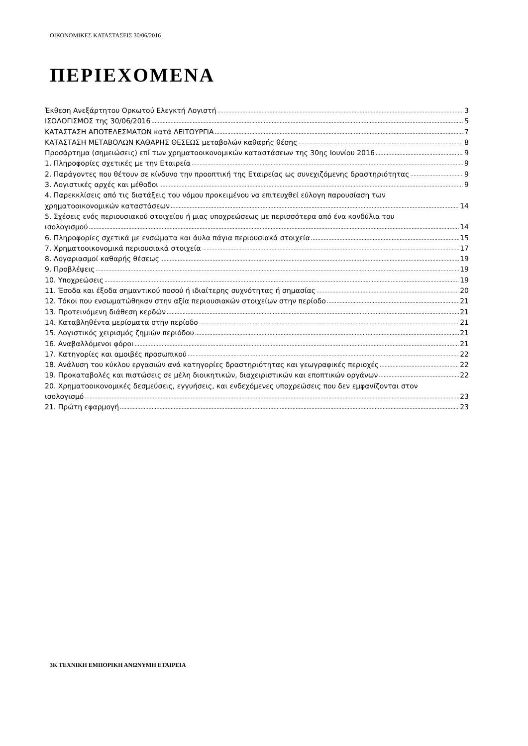ΟΙΚΟΝΟΜΙΚΕΣ ΚΑΤΑΣΤΑΣΕΙΣ 30/06/2016
ΠΕΡΙΕΧΟΜΕΝΑ
Έκθεση Ανεξάρτητου Ορκωτού Ελεγκτή Λογιστή 3
ΙΣΟΛΟΓΙΣΜΟΣ της 30/06/2016 5
ΚΑΤΑΣΤΑΣΗ ΑΠΟΤΕΛΕΣΜΑΤΩΝ κατά ΛΕΙΤΟΥΡΓΙΑ 7
ΚΑΤΑΣΤΑΣΗ ΜΕΤΑΒΟΛΩΝ ΚΑΘΑΡΗΣ ΘΕΣΕΩΣ μεταβολών καθαρής θέσης 8
Προσάρτημα (σημειώσεις) επί των χρηματοοικονομικών καταστάσεων της 30ης Ιουνίου 2016 9
1. Πληροφορίες σχετικές με την Εταιρεία 9
2. Παράγοντες που θέτουν σε κίνδυνο την προοπτική της Εταιρείας ως συνεχιζόμενης δραστηριότητας 9
3. Λογιστικές αρχές και μέθοδοι 9
4. Παρεκκλίσεις από τις διατάξεις του νόμου προκειμένου να επιτευχθεί εύλογη παρουσίαση των
χρηματοοικονομικών καταστάσεων 14
5. Σχέσεις ενός περιουσιακού στοιχείου ή μιας υποχρεώσεως με περισσότερα από ένα κονδύλια του
ισολογισμού 14
6. Πληροφορίες σχετικά με ενσώματα και άυλα πάγια περιουσιακά στοιχεία 15
7. Χρηματοοικονομικά περιουσιακά στοιχεία 17
8. Λογαριασμοί καθαρής θέσεως 19
9. Προβλέψεις 19
10. Υποχρεώσεις 19
11. Έσοδα και έξοδα σημαντικού ποσού ή ιδιαίτερης συχνότητας ή σημασίας 20
12. Τόκοι που ενσωματώθηκαν στην αξία περιουσιακών στοιχείων στην περίοδο 21
13. Προτεινόμενη διάθεση κερδών 21
14. Καταβληθέντα μερίσματα στην περίοδο 21
15. Λογιστικός χειρισμός ζημιών περιόδου 21
16. Αναβαλλόμενοι φόροι 21
17. Κατηγορίες και αμοιβές προσωπικού 22
18. Ανάλυση του κύκλου εργασιών ανά κατηγορίες δραστηριότητας και γεωγραφικές περιοχές 22
19. Προκαταβολές και πιστώσεις σε μέλη διοικητικών, διαχειριστικών και εποπτικών οργάνων 22
20. Χρηματοοικονομικές δεσμεύσεις, εγγυήσεις, και ενδεχόμενες υποχρεώσεις που δεν εμφανίζονται στον
ισολογισμό 23
21. Πρώτη εφαρμογή 23
3Κ ΤΕΧΝΙΚΗ ΕΜΠΟΡΙΚΗ ΑΝΩΝΥΜΗ ΕΤΑΙΡΕΙΑ